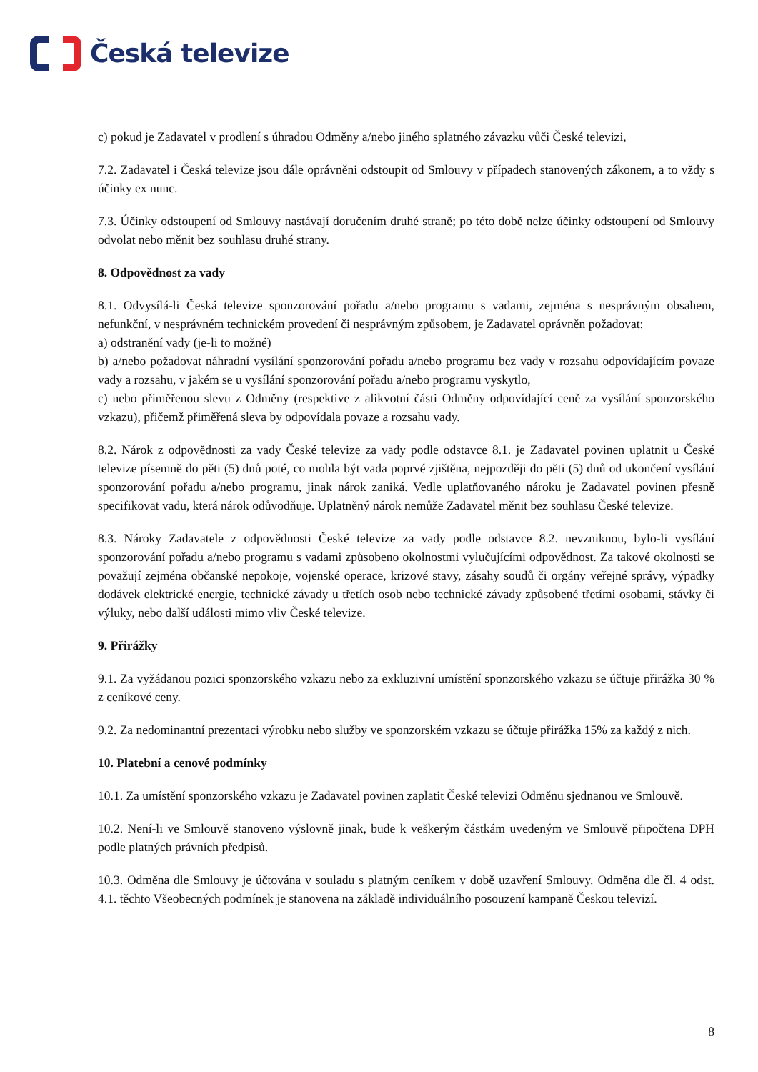Česká televize
c) pokud je Zadavatel v prodlení s úhradou Odměny a/nebo jiného splatného závazku vůči České televizi,
7.2. Zadavatel i Česká televize jsou dále oprávněni odstoupit od Smlouvy v případech stanovených zákonem, a to vždy s účinky ex nunc.
7.3. Účinky odstoupení od Smlouvy nastávají doručením druhé straně; po této době nelze účinky odstoupení od Smlouvy odvolat nebo měnit bez souhlasu druhé strany.
8. Odpovědnost za vady
8.1. Odvysílá-li Česká televize sponzorování pořadu a/nebo programu s vadami, zejména s nesprávným obsahem, nefunkční, v nesprávném technickém provedení či nesprávným způsobem, je Zadavatel oprávněn požadovat:
a) odstranění vady (je-li to možné)
b) a/nebo požadovat náhradní vysílání sponzorování pořadu a/nebo programu bez vady v rozsahu odpovídajícím povaze vady a rozsahu, v jakém se u vysílání sponzorování pořadu a/nebo programu vyskytlo,
c) nebo přiměřenou slevu z Odměny (respektive z alikvotní části Odměny odpovídající ceně za vysílání sponzorského vzkazu), přičemž přiměřená sleva by odpovídala povaze a rozsahu vady.
8.2. Nárok z odpovědnosti za vady České televize za vady podle odstavce 8.1. je Zadavatel povinen uplatnit u České televize písemně do pěti (5) dnů poté, co mohla být vada poprvé zjištěna, nejpozději do pěti (5) dnů od ukončení vysílání sponzorování pořadu a/nebo programu, jinak nárok zaniká. Vedle uplatňovaného nároku je Zadavatel povinen přesně specifikovat vadu, která nárok odůvodňuje. Uplatněný nárok nemůže Zadavatel měnit bez souhlasu České televize.
8.3. Nároky Zadavatele z odpovědnosti České televize za vady podle odstavce 8.2. nevzniknou, bylo-li vysílání sponzorování pořadu a/nebo programu s vadami způsobeno okolnostmi vylučujícími odpovědnost. Za takové okolnosti se považují zejména občanské nepokoje, vojenské operace, krizové stavy, zásahy soudů či orgány veřejné správy, výpadky dodávek elektrické energie, technické závady u třetích osob nebo technické závady způsobené třetími osobami, stávky či výluky, nebo další události mimo vliv České televize.
9. Přirážky
9.1. Za vyžádanou pozici sponzorského vzkazu nebo za exkluzivní umístění sponzorského vzkazu se účtuje přirážka 30 % z ceníkové ceny.
9.2. Za nedominantní prezentaci výrobku nebo služby ve sponzorském vzkazu se účtuje přirážka 15% za každý z nich.
10. Platební a cenové podmínky
10.1. Za umístění sponzorského vzkazu je Zadavatel povinen zaplatit České televizi Odměnu sjednanou ve Smlouvě.
10.2. Není-li ve Smlouvě stanoveno výslovně jinak, bude k veškerým částkám uvedeným ve Smlouvě připočtena DPH podle platných právních předpisů.
10.3. Odměna dle Smlouvy je účtována v souladu s platným ceníkem v době uzavření Smlouvy. Odměna dle čl. 4 odst. 4.1. těchto Všeobecných podmínek je stanovena na základě individuálního posouzení kampaně Českou televizí.
8